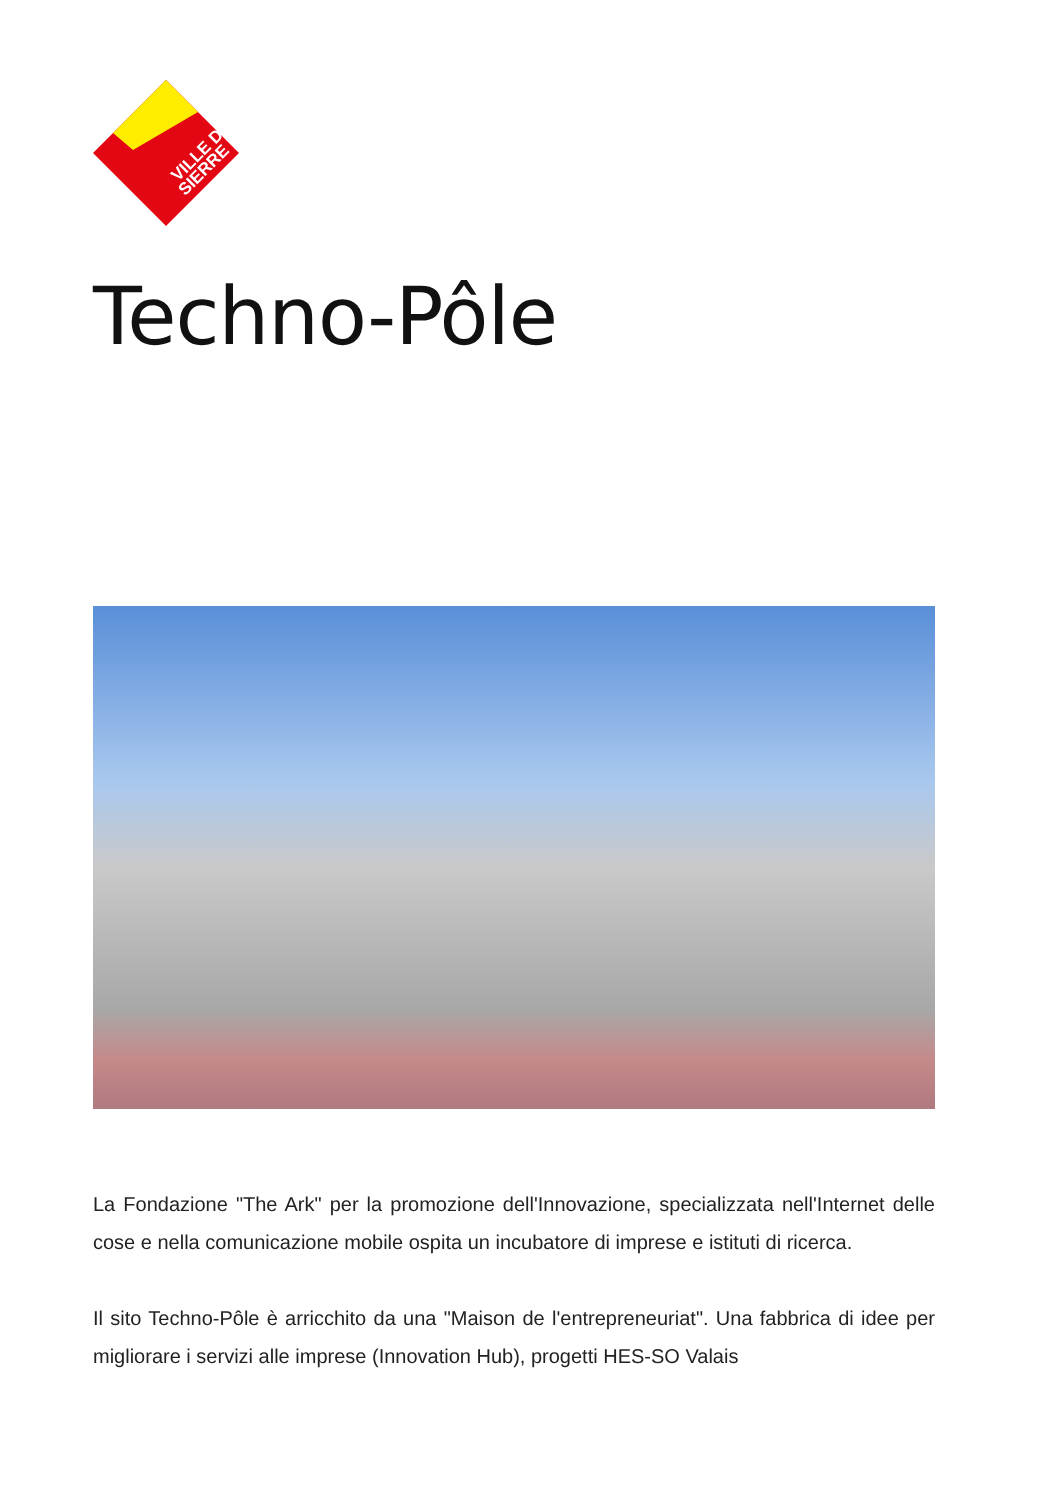VILLE DE
SIERRE
Techno-Pôle
La Fondazione "The Ark" per la promozione dell'Innovazione, specializzata nell'Internet delle cose e nella comunicazione mobile ospita un incubatore di imprese e istituti di ricerca.
Il sito Techno-Pôle è arricchito da una "Maison de l'entrepreneuriat". Una fabbrica di idee per migliorare i servizi alle imprese (Innovation Hub), progetti HES-SO Valais